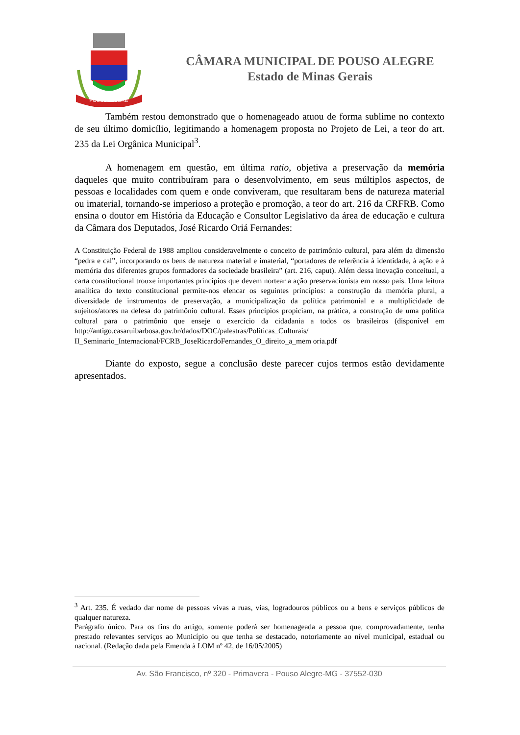POUSO ALEGRE
CÂMARA MUNICIPAL DE POUSO ALEGRE
Estado de Minas Gerais
Também restou demonstrado que o homenageado atuou de forma sublime no contexto de seu último domicílio, legitimando a homenagem proposta no Projeto de Lei, a teor do art. 235 da Lei Orgânica Municipal<sup>3</sup>.
A homenagem em questão, em última ratio, objetiva a preservação da memória daqueles que muito contribuíram para o desenvolvimento, em seus múltiplos aspectos, de pessoas e localidades com quem e onde conviveram, que resultaram bens de natureza material ou imaterial, tornando-se imperioso a proteção e promoção, a teor do art. 216 da CRFRB. Como ensina o doutor em História da Educação e Consultor Legislativo da área de educação e cultura da Câmara dos Deputados, José Ricardo Oriá Fernandes:
A Constituição Federal de 1988 ampliou consideravelmente o conceito de patrimônio cultural, para além da dimensão “pedra e cal”, incorporando os bens de natureza material e imaterial, “portadores de referência à identidade, à ação e à memória dos diferentes grupos formadores da sociedade brasileira” (art. 216, caput). Além dessa inovação conceitual, a carta constitucional trouxe importantes princípios que devem nortear a ação preservacionista em nosso país. Uma leitura analítica do texto constitucional permite-nos elencar os seguintes princípios: a construção da memória plural, a diversidade de instrumentos de preservação, a municipalização da política patrimonial e a multiplicidade de sujeitos/atores na defesa do patrimônio cultural. Esses princípios propiciam, na prática, a construção de uma política cultural para o patrimônio que enseje o exercício da cidadania a todos os brasileiros (disponível em http://antigo.casaruibarbosa.gov.br/dados/DOC/palestras/Politicas_Culturais/ II_Seminario_Internacional/FCRB_JoseRicardoFernandes_O_direito_a_mem oria.pdf
Diante do exposto, segue a conclusão deste parecer cujos termos estão devidamente apresentados.
<sup>3</sup> Art. 235. É vedado dar nome de pessoas vivas a ruas, vias, logradouros públicos ou a bens e serviços públicos de qualquer natureza.
Parágrafo único. Para os fins do artigo, somente poderá ser homenageada a pessoa que, comprovadamente, tenha prestado relevantes serviços ao Município ou que tenha se destacado, notoriamente ao nível municipal, estadual ou nacional. (Redação dada pela Emenda à LOM nº 42, de 16/05/2005)
Av. São Francisco, nº 320 - Primavera - Pouso Alegre-MG - 37552-030